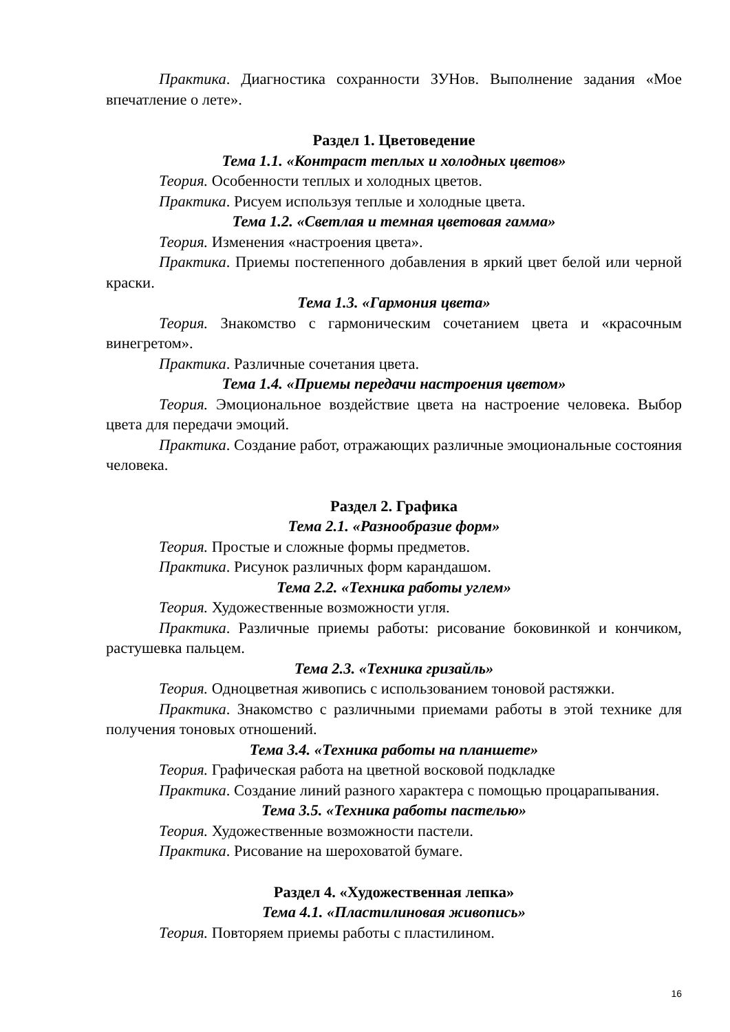Практика. Диагностика сохранности ЗУНов. Выполнение задания «Мое впечатление о лете».
Раздел 1. Цветоведение
Тема 1.1. «Контраст теплых и холодных цветов»
Теория. Особенности теплых и холодных цветов.
Практика. Рисуем используя теплые и холодные цвета.
Тема 1.2. «Светлая и темная цветовая гамма»
Теория. Изменения «настроения цвета».
Практика. Приемы постепенного добавления в яркий цвет белой или черной краски.
Тема 1.3. «Гармония цвета»
Теория. Знакомство с гармоническим сочетанием цвета и «красочным винегретом».
Практика. Различные сочетания цвета.
Тема 1.4. «Приемы передачи настроения цветом»
Теория. Эмоциональное воздействие цвета на настроение человека. Выбор цвета для передачи эмоций.
Практика. Создание работ, отражающих различные эмоциональные состояния человека.
Раздел 2. Графика
Тема 2.1. «Разнообразие форм»
Теория. Простые и сложные формы предметов.
Практика. Рисунок различных форм карандашом.
Тема 2.2. «Техника работы углем»
Теория. Художественные возможности угля.
Практика. Различные приемы работы: рисование боковинкой и кончиком, растушевка пальцем.
Тема 2.3. «Техника гризайль»
Теория. Одноцветная живопись с использованием тоновой растяжки.
Практика. Знакомство с различными приемами работы в этой технике для получения тоновых отношений.
Тема 3.4. «Техника работы на планшете»
Теория. Графическая работа на цветной восковой подкладке
Практика. Создание линий разного характера с помощью процарапывания.
Тема 3.5. «Техника работы пастелью»
Теория. Художественные возможности пастели.
Практика. Рисование на шероховатой бумаге.
Раздел 4. «Художественная лепка»
Тема 4.1. «Пластилиновая живопись»
Теория. Повторяем приемы работы с пластилином.
16